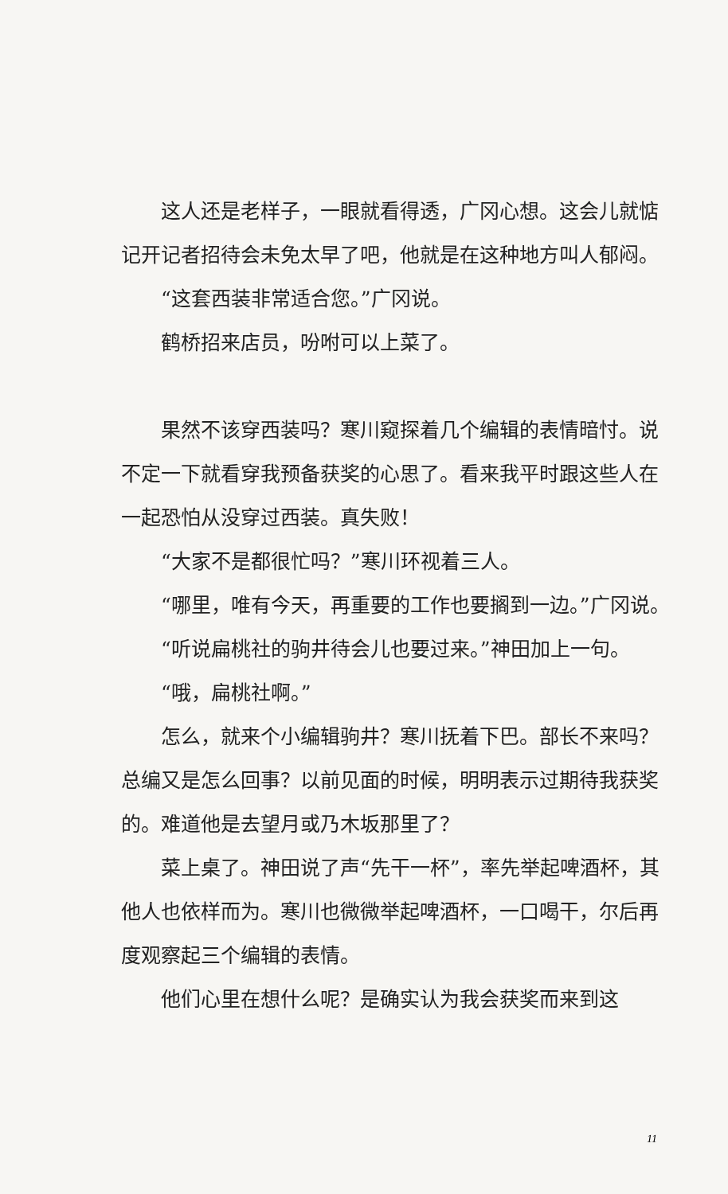这人还是老样子，一眼就看得透，广冈心想。这会儿就惦记开记者招待会未免太早了吧，他就是在这种地方叫人郁闷。
“这套西装非常适合您。”广冈说。
鹤桥招来店员，吩咐可以上菜了。
果然不该穿西装吗？寒川窥探着几个编辑的表情暗忖。说不定一下就看穿我预备获奖的心思了。看来我平时跟这些人在一起恐怕从没穿过西装。真失败！
“大家不是都很忙吗？”寒川环视着三人。
“哪里，唯有今天，再重要的工作也要搁到一边。”广冈说。
“听说扁桃社的驹井待会儿也要过来。”神田加上一句。
“哦，扁桃社啊。”
怎么，就来个小编辑驹井？寒川抚着下巴。部长不来吗？总编又是怎么回事？以前见面的时候，明明表示过期待我获奖的。难道他是去望月或乃木坂那里了？
菜上桌了。神田说了声“先干一杯”，率先举起啤酒杯，其他人也依样而为。寒川也微微举起啤酒杯，一口喝干，尔后再度观察起三个编辑的表情。
他们心里在想什么呢？是确实认为我会获奖而来到这
11